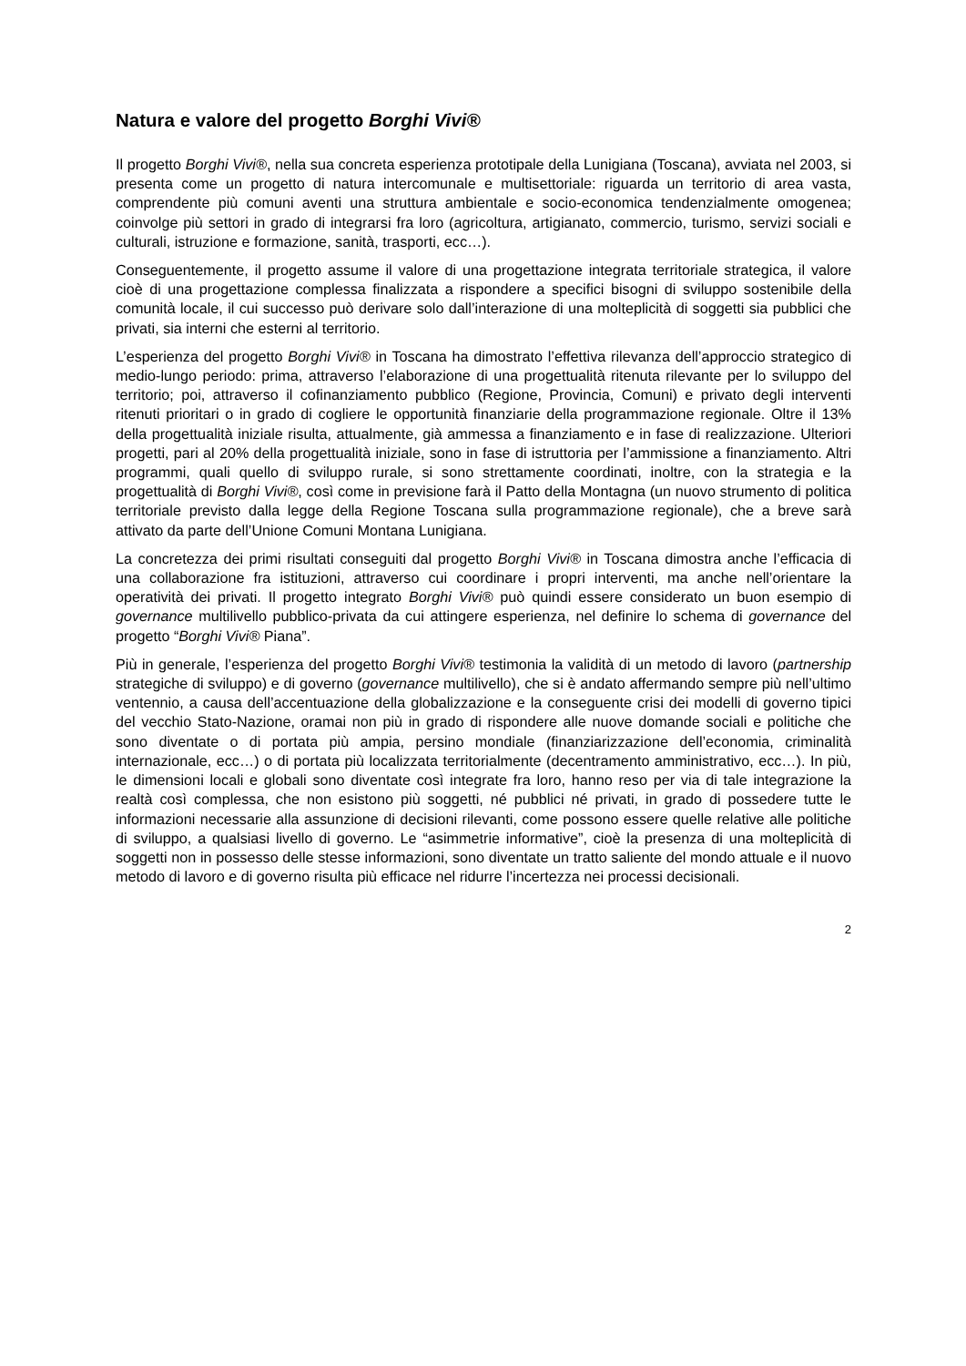Natura e valore del progetto Borghi Vivi®
Il progetto Borghi Vivi®, nella sua concreta esperienza prototipale della Lunigiana (Toscana), avviata nel 2003, si presenta come un progetto di natura intercomunale e multisettoriale: riguarda un territorio di area vasta, comprendente più comuni aventi una struttura ambientale e socio-economica tendenzialmente omogenea; coinvolge più settori in grado di integrarsi fra loro (agricoltura, artigianato, commercio, turismo, servizi sociali e culturali, istruzione e formazione, sanità, trasporti, ecc…).
Conseguentemente, il progetto assume il valore di una progettazione integrata territoriale strategica, il valore cioè di una progettazione complessa finalizzata a rispondere a specifici bisogni di sviluppo sostenibile della comunità locale, il cui successo può derivare solo dall’interazione di una molteplicità di soggetti sia pubblici che privati, sia interni che esterni al territorio.
L’esperienza del progetto Borghi Vivi® in Toscana ha dimostrato l’effettiva rilevanza dell’approccio strategico di medio-lungo periodo: prima, attraverso l’elaborazione di una progettualità ritenuta rilevante per lo sviluppo del territorio; poi, attraverso il cofinanziamento pubblico (Regione, Provincia, Comuni) e privato degli interventi ritenuti prioritari o in grado di cogliere le opportunità finanziarie della programmazione regionale. Oltre il 13% della progettualità iniziale risulta, attualmente, già ammessa a finanziamento e in fase di realizzazione. Ulteriori progetti, pari al 20% della progettualità iniziale, sono in fase di istruttoria per l’ammissione a finanziamento. Altri programmi, quali quello di sviluppo rurale, si sono strettamente coordinati, inoltre, con la strategia e la progettualità di Borghi Vivi®, così come in previsione farà il Patto della Montagna (un nuovo strumento di politica territoriale previsto dalla legge della Regione Toscana sulla programmazione regionale), che a breve sarà attivato da parte dell’Unione Comuni Montana Lunigiana.
La concretezza dei primi risultati conseguiti dal progetto Borghi Vivi® in Toscana dimostra anche l’efficacia di una collaborazione fra istituzioni, attraverso cui coordinare i propri interventi, ma anche nell’orientare la operatività dei privati. Il progetto integrato Borghi Vivi® può quindi essere considerato un buon esempio di governance multilivello pubblico-privata da cui attingere esperienza, nel definire lo schema di governance del progetto “Borghi Vivi® Piana”.
Più in generale, l’esperienza del progetto Borghi Vivi® testimonia la validità di un metodo di lavoro (partnership strategiche di sviluppo) e di governo (governance multilivello), che si è andato affermando sempre più nell’ultimo ventennio, a causa dell’accentuazione della globalizzazione e la conseguente crisi dei modelli di governo tipici del vecchio Stato-Nazione, oramai non più in grado di rispondere alle nuove domande sociali e politiche che sono diventate o di portata più ampia, persino mondiale (finanziarizzazione dell’economia, criminalità internazionale, ecc…) o di portata più localizzata territorialmente (decentramento amministrativo, ecc…). In più, le dimensioni locali e globali sono diventate così integrate fra loro, hanno reso per via di tale integrazione la realtà così complessa, che non esistono più soggetti, né pubblici né privati, in grado di possedere tutte le informazioni necessarie alla assunzione di decisioni rilevanti, come possono essere quelle relative alle politiche di sviluppo, a qualsiasi livello di governo. Le “asimmetrie informative”, cioè la presenza di una molteplicità di soggetti non in possesso delle stesse informazioni, sono diventate un tratto saliente del mondo attuale e il nuovo metodo di lavoro e di governo risulta più efficace nel ridurre l’incertezza nei processi decisionali.
2